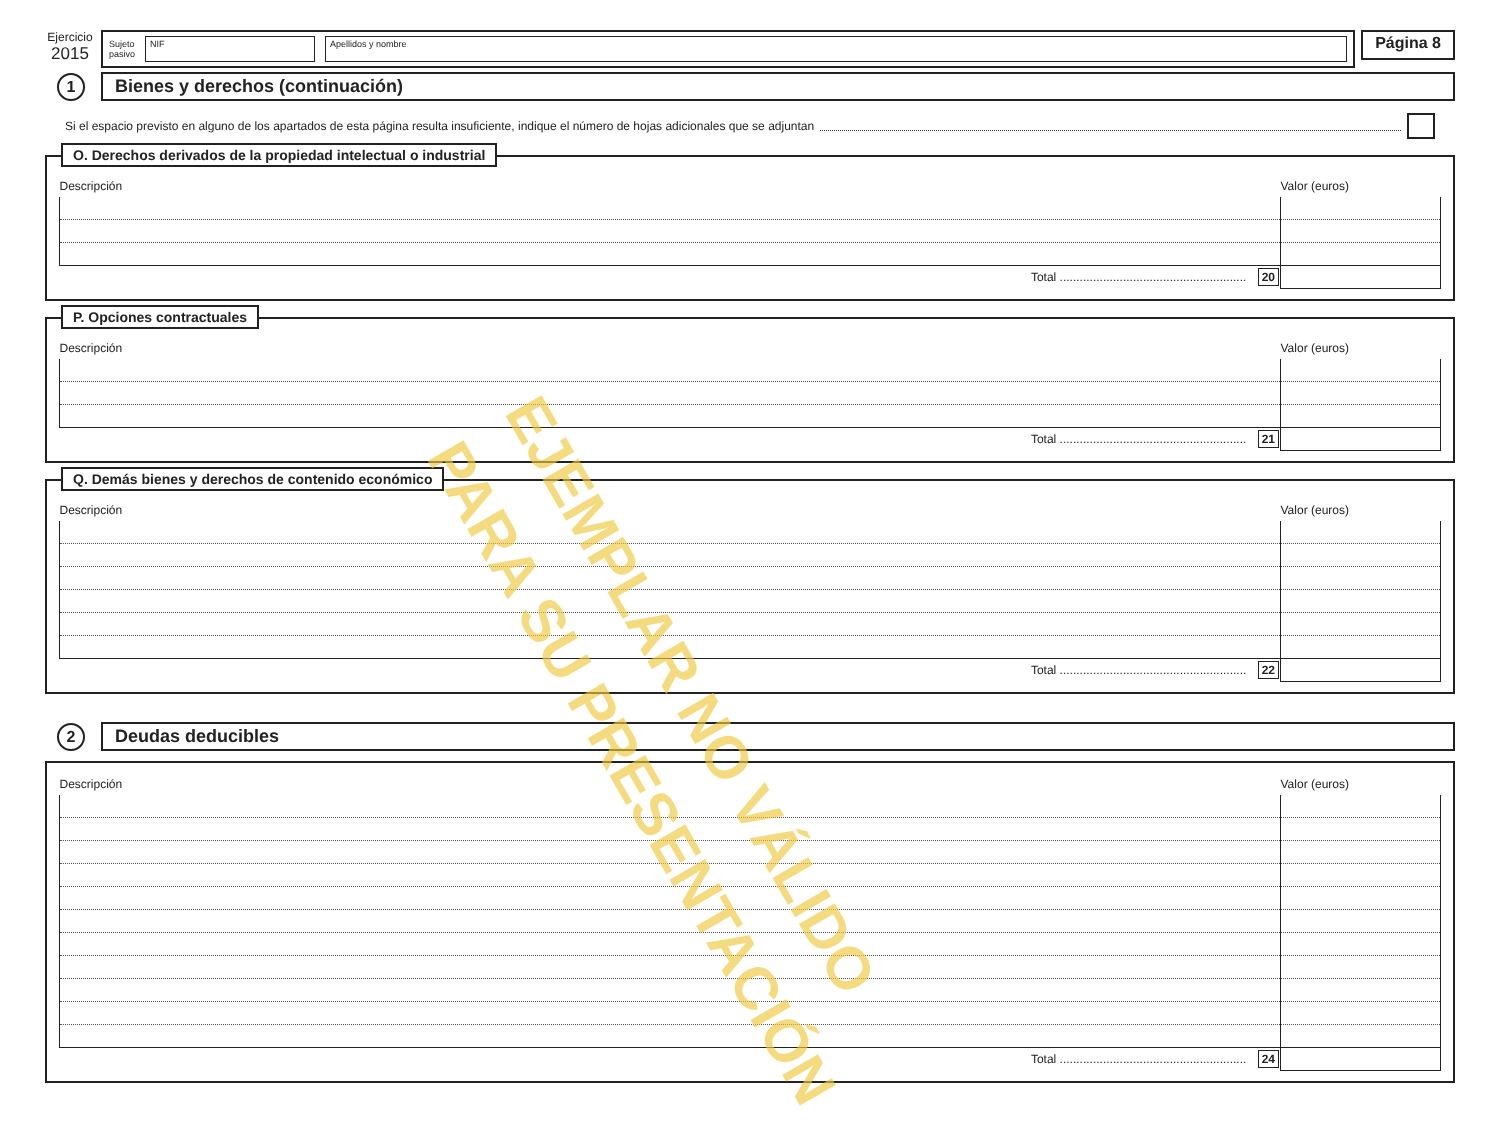Ejercicio
2015
Sujeto
pasivo NIF Apellidos y nombre
Página 8
1
Bienes y derechos (continuación)
Si el espacio previsto en alguno de los apartados de esta página resulta insuficiente, indique el número de hojas adicionales que se adjuntan
O. Derechos derivados de la propiedad intelectual o industrial
| Descripción | Valor (euros) |
| --- | --- |
| Total ........................................................ 20 | |
P. Opciones contractuales
| Descripción | Valor (euros) |
| --- | --- |
| Total ........................................................ 21 | |
Q. Demás bienes y derechos de contenido económico
| Descripción | Valor (euros) |
| --- | --- |
| Total ........................................................ 22 | |
2
Deudas deducibles
| Descripción | Valor (euros) |
| --- | --- |
| Total ........................................................ 24 | |
EJEMPLAR NO VÁLIDO
PARA SU PRESENTACIÓN